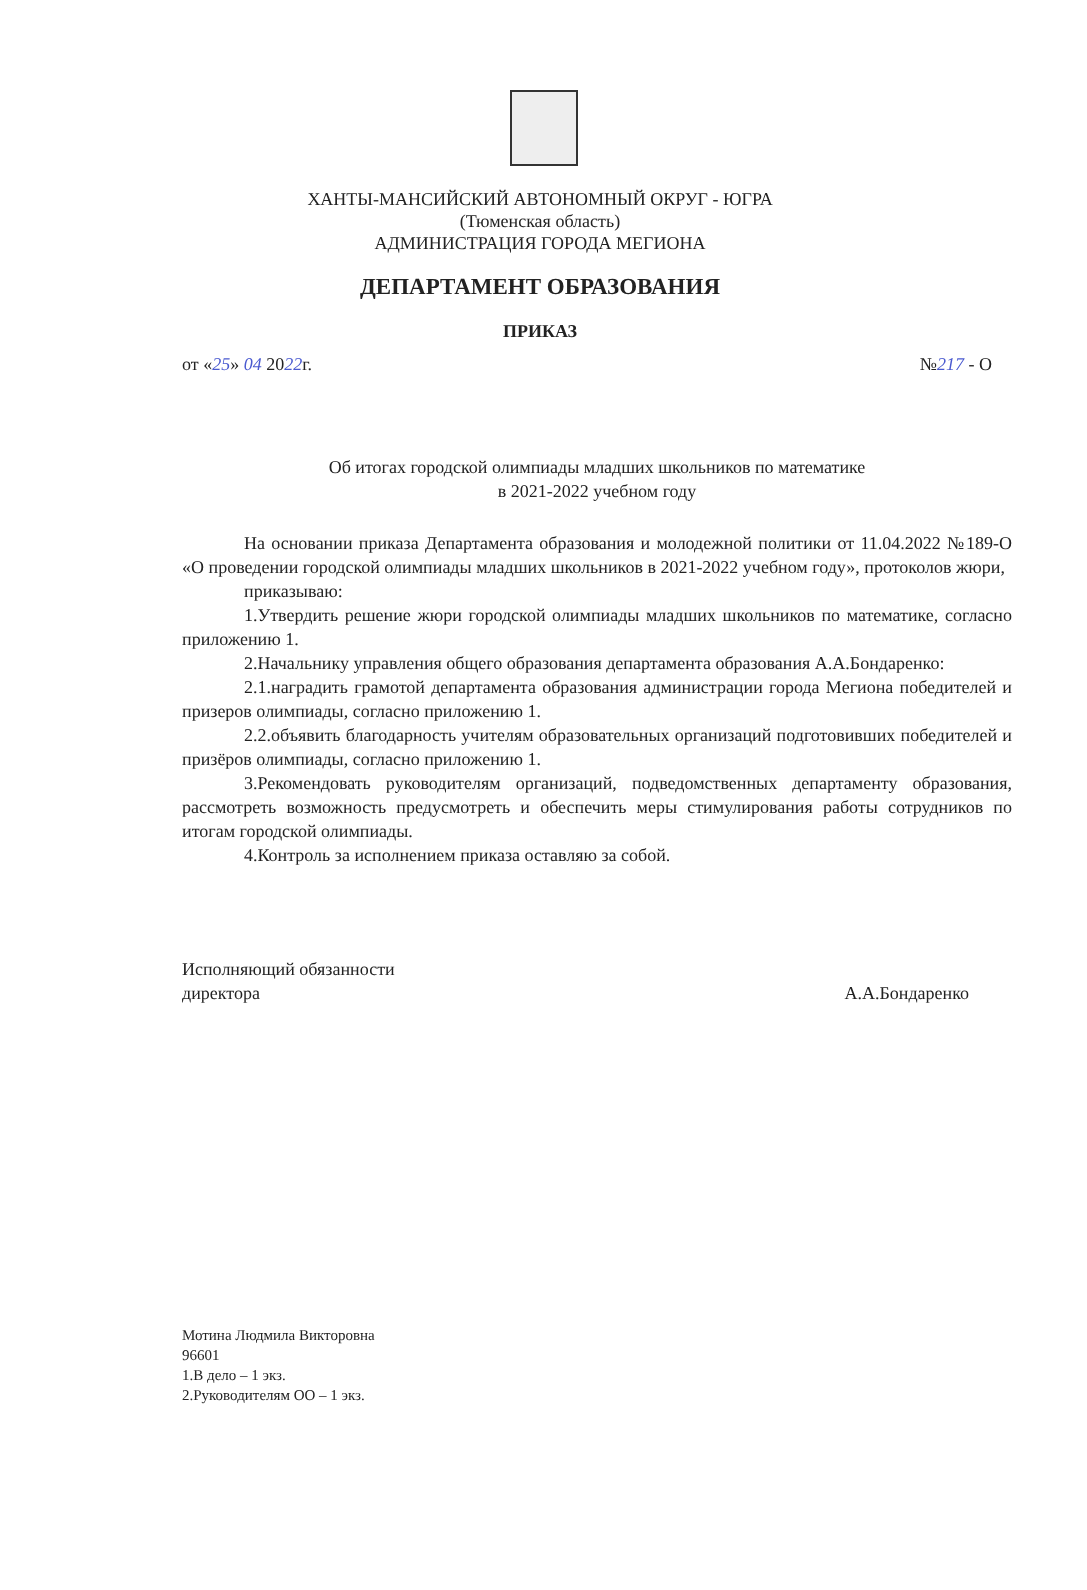ХАНТЫ-МАНСИЙСКИЙ АВТОНОМНЫЙ ОКРУГ - ЮГРА
(Тюменская область)
АДМИНИСТРАЦИЯ ГОРОДА МЕГИОНА
ДЕПАРТАМЕНТ ОБРАЗОВАНИЯ
ПРИКАЗ
от «25» 04 2022г. №217 - О
Об итогах городской олимпиады младших школьников по математике
в 2021-2022 учебном году
На основании приказа Департамента образования и молодежной политики от 11.04.2022 №189-О «О проведении городской олимпиады младших школьников в 2021-2022 учебном году», протоколов жюри,
приказываю:
1.Утвердить решение жюри городской олимпиады младших школьников по математике, согласно приложению 1.
2.Начальнику управления общего образования департамента образования А.А.Бондаренко:
2.1.наградить грамотой департамента образования администрации города Мегиона победителей и призеров олимпиады, согласно приложению 1.
2.2.объявить благодарность учителям образовательных организаций подготовивших победителей и призёров олимпиады, согласно приложению 1.
3.Рекомендовать руководителям организаций, подведомственных департаменту образования, рассмотреть возможность предусмотреть и обеспечить меры стимулирования работы сотрудников по итогам городской олимпиады.
4.Контроль за исполнением приказа оставляю за собой.
Исполняющий обязанности
директора
А.А.Бондаренко
Мотина Людмила Викторовна
96601
1.В дело – 1 экз.
2.Руководителям ОО – 1 экз.